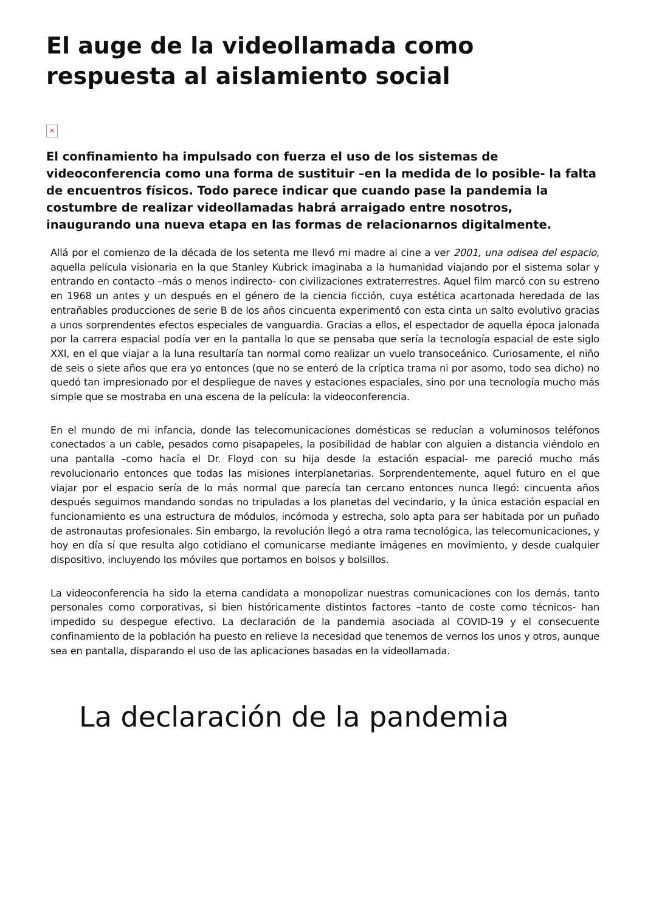El auge de la videollamada como respuesta al aislamiento social
×
El confinamiento ha impulsado con fuerza el uso de los sistemas de videoconferencia como una forma de sustituir –en la medida de lo posible- la falta de encuentros físicos. Todo parece indicar que cuando pase la pandemia la costumbre de realizar videollamadas habrá arraigado entre nosotros, inaugurando una nueva etapa en las formas de relacionarnos digitalmente.
Allá por el comienzo de la década de los setenta me llevó mi madre al cine a ver 2001, una odisea del espacio, aquella película visionaria en la que Stanley Kubrick imaginaba a la humanidad viajando por el sistema solar y entrando en contacto –más o menos indirecto- con civilizaciones extraterrestres. Aquel film marcó con su estreno en 1968 un antes y un después en el género de la ciencia ficción, cuya estética acartonada heredada de las entrañables producciones de serie B de los años cincuenta experimentó con esta cinta un salto evolutivo gracias a unos sorprendentes efectos especiales de vanguardia. Gracias a ellos, el espectador de aquella época jalonada por la carrera espacial podía ver en la pantalla lo que se pensaba que sería la tecnología espacial de este siglo XXI, en el que viajar a la luna resultaría tan normal como realizar un vuelo transoceánico. Curiosamente, el niño de seis o siete años que era yo entonces (que no se enteró de la críptica trama ni por asomo, todo sea dicho) no quedó tan impresionado por el despliegue de naves y estaciones espaciales, sino por una tecnología mucho más simple que se mostraba en una escena de la película: la videoconferencia.
En el mundo de mi infancia, donde las telecomunicaciones domésticas se reducían a voluminosos teléfonos conectados a un cable, pesados como pisapapeles, la posibilidad de hablar con alguien a distancia viéndolo en una pantalla –como hacía el Dr. Floyd con su hija desde la estación espacial- me pareció mucho más revolucionario entonces que todas las misiones interplanetarias. Sorprendentemente, aquel futuro en el que viajar por el espacio sería de lo más normal que parecía tan cercano entonces nunca llegó: cincuenta años después seguimos mandando sondas no tripuladas a los planetas del vecindario, y la única estación espacial en funcionamiento es una estructura de módulos, incómoda y estrecha, solo apta para ser habitada por un puñado de astronautas profesionales. Sin embargo, la revolución llegó a otra rama tecnológica, las telecomunicaciones, y hoy en día sí que resulta algo cotidiano el comunicarse mediante imágenes en movimiento, y desde cualquier dispositivo, incluyendo los móviles que portamos en bolsos y bolsillos.
La videoconferencia ha sido la eterna candidata a monopolizar nuestras comunicaciones con los demás, tanto personales como corporativas, si bien históricamente distintos factores –tanto de coste como técnicos- han impedido su despegue efectivo. La declaración de la pandemia asociada al COVID-19 y el consecuente confinamiento de la población ha puesto en relieve la necesidad que tenemos de vernos los unos y otros, aunque sea en pantalla, disparando el uso de las aplicaciones basadas en la videollamada.
La declaración de la pandemia